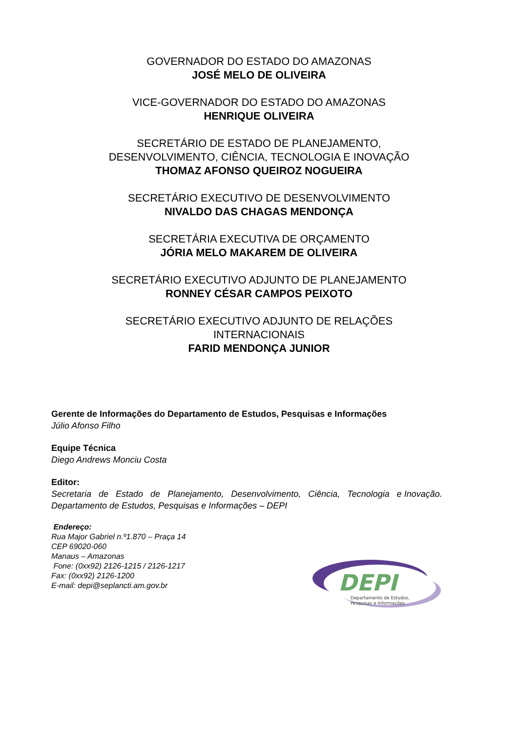GOVERNADOR DO ESTADO DO AMAZONAS
JOSÉ MELO DE OLIVEIRA
VICE-GOVERNADOR DO ESTADO DO AMAZONAS
HENRIQUE OLIVEIRA
SECRETÁRIO DE ESTADO DE PLANEJAMENTO,
DESENVOLVIMENTO, CIÊNCIA, TECNOLOGIA E INOVAÇÃO
THOMAZ AFONSO QUEIROZ NOGUEIRA
SECRETÁRIO EXECUTIVO DE DESENVOLVIMENTO
NIVALDO DAS CHAGAS MENDONÇA
SECRETÁRIA EXECUTIVA DE ORÇAMENTO
JÓRIA MELO MAKAREM DE OLIVEIRA
SECRETÁRIO EXECUTIVO ADJUNTO DE PLANEJAMENTO
RONNEY CÉSAR CAMPOS PEIXOTO
SECRETÁRIO EXECUTIVO ADJUNTO DE RELAÇÕES
INTERNACIONAIS
FARID MENDONÇA JUNIOR
Gerente de Informações do Departamento de Estudos, Pesquisas e Informações
Júlio Afonso Filho
Equipe Técnica
Diego Andrews Monciu Costa
Editor:
Secretaria de Estado de Planejamento, Desenvolvimento, Ciência, Tecnologia e Inovação.
Departamento de Estudos, Pesquisas e Informações – DEPI
Endereço:
Rua Major Gabriel n.º1.870 – Praça 14
CEP 69020-060
Manaus – Amazonas
Fone: (0xx92) 2126-1215 / 2126-1217
Fax: (0xx92) 2126-1200
E-mail: depi@seplancti.am.gov.br
DEPI
Departamento de Estudos,
Pesquisas e Informações